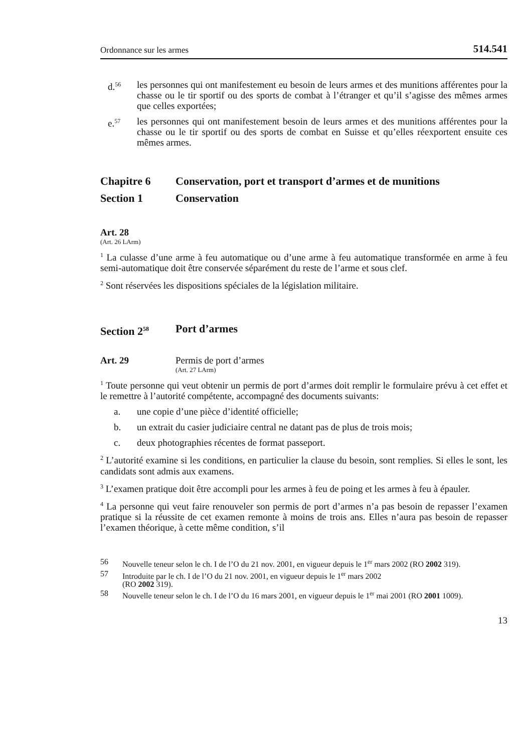Ordonnance sur les armes 514.541
d.<sup>56</sup> les personnes qui ont manifestement eu besoin de leurs armes et des munitions afférentes pour la chasse ou le tir sportif ou des sports de combat à l’étranger et qu’il s’agisse des mêmes armes que celles exportées;
e.<sup>57</sup> les personnes qui ont manifestement besoin de leurs armes et des munitions afférentes pour la chasse ou le tir sportif ou des sports de combat en Suisse et qu’elles réexportent ensuite ces mêmes armes.
Chapitre 6 Conservation, port et transport d’armes et de munitions
Section 1 Conservation
Art. 28
(Art. 26 LArm)
<sup>1</sup> La culasse d’une arme à feu automatique ou d’une arme à feu automatique transformée en arme à feu semi-automatique doit être conservée séparément du reste de l’arme et sous clef.
<sup>2</sup> Sont réservées les dispositions spéciales de la législation militaire.
Section 2<sup>58</sup> Port d’armes
Art. 29 Permis de port d’armes
(Art. 27 LArm)
<sup>1</sup> Toute personne qui veut obtenir un permis de port d’armes doit remplir le formulaire prévu à cet effet et le remettre à l’autorité compétente, accompagné des documents suivants:
a. une copie d’une pièce d’identité officielle;
b. un extrait du casier judiciaire central ne datant pas de plus de trois mois;
c. deux photographies récentes de format passeport.
<sup>2</sup> L’autorité examine si les conditions, en particulier la clause du besoin, sont remplies. Si elles le sont, les candidats sont admis aux examens.
<sup>3</sup> L’examen pratique doit être accompli pour les armes à feu de poing et les armes à feu à épauler.
<sup>4</sup> La personne qui veut faire renouveler son permis de port d’armes n’a pas besoin de repasser l’examen pratique si la réussite de cet examen remonte à moins de trois ans. Elles n’aura pas besoin de repasser l’examen théorique, à cette même condition, s’il
56 Nouvelle teneur selon le ch. I de l’O du 21 nov. 2001, en vigueur depuis le 1<sup>er</sup> mars 2002 (RO 2002 319).
57 Introduite par le ch. I de l’O du 21 nov. 2001, en vigueur depuis le 1<sup>er</sup> mars 2002
(RO 2002 319).
58 Nouvelle teneur selon le ch. I de l’O du 16 mars 2001, en vigueur depuis le 1<sup>er</sup> mai 2001 (RO 2001 1009).
13